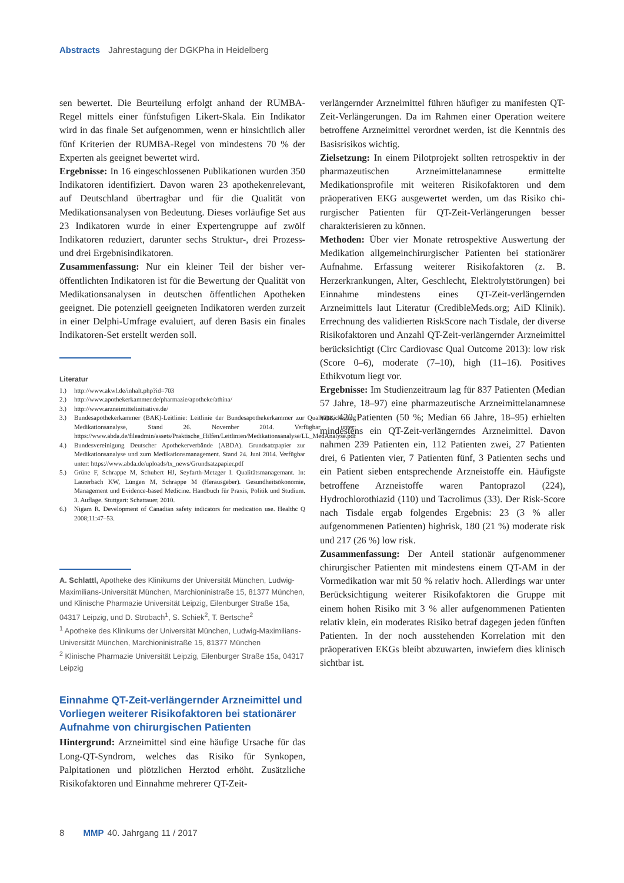Abstracts Jahrestagung der DGKPha in Heidelberg
sen bewertet. Die Beurteilung erfolgt anhand der RUMBA-Regel mittels einer fünfstufigen Likert-Skala. Ein Indikator wird in das finale Set aufgenommen, wenn er hinsichtlich aller fünf Kriterien der RUMBA-Regel von mindestens 70 % der Experten als geeignet bewertet wird.
Ergebnisse: In 16 eingeschlossenen Publikationen wurden 350 Indikatoren identifiziert. Davon waren 23 apotheken­relevant, auf Deutschland übertragbar und für die Qualität von Medikationsanalysen von Bedeutung. Dieses vorläufige Set aus 23 Indikatoren wurde in einer Expertengruppe auf zwölf Indikatoren reduziert, darunter sechs Struktur-, drei Prozess- und drei Ergebnisindikatoren.
Zusammenfassung: Nur ein kleiner Teil der bisher ver­öffentlichten Indikatoren ist für die Bewertung der Qua­lität von Medikationsanalysen in deutschen öffentlichen Apotheken geeignet. Die potenziell geeigneten Indikato­ren werden zurzeit in einer Delphi-Umfrage evaluiert, auf deren Basis ein finales Indikatoren-Set erstellt werden soll.
Literatur
1.) http://www.akwl.de/inhalt.php?id=703
2.) http://www.apothekerkammer.de/pharmazie/apotheke/athina/
3.) http://www.arzneimittelinitiative.de/
3.) Bundesapothekerkammer (BAK)-Leitlinie: Leitlinie der Bundesapothekerkammer zur Qualitätssicherung Medikationsanalyse, Stand 26. November 2014. Verfügbar unter: https://www.abda.de/fileadmin/assets/Praktische_Hilfen/Leitlinien/Medikationsanalyse/LL_MedAnalyse.pdf
4.) Bundesvereinigung Deutscher Apothekerverbände (ABDA). Grundsatzpapier zur Medikationsanalyse und zum Medikationsmanagement. Stand 24. Juni 2014. Verfügbar unter: https://www.abda.de/uploads/tx_news/Grundsatzpapier.pdf
5.) Grüne F, Schrappe M, Schubert HJ, Seyfarth-Metzger I. Qualitätsmanagemant. In: Lauterbach KW, Lüngen M, Schrappe M (Herausgeber). Gesundheitsökonomie, Management und Evidence-based Medicine. Handbuch für Praxis, Politik und Studium. 3. Auflage. Stuttgart: Schattauer, 2010.
6.) Nigam R. Development of Canadian safety indicators for medication use. Healthc Q 2008;11:47–53.
A. Schlattl, Apotheke des Klinikums der Universität München, Ludwig-Maximilians-Universität München, Marchioninistraße 15, 81377 München, und Klinische Pharmazie Universität Leipzig, Eilenburger Straße 15a, 04317 Leipzig, und D. Strobach<sup>1</sup>, S. Schiek<sup>2</sup>, T. Bertsche<sup>2</sup>
<sup>1</sup> Apotheke des Klinikums der Universität München, Ludwig-Maximilians-Universität München, Marchioninistraße 15, 81377 München
<sup>2</sup> Klinische Pharmazie Universität Leipzig, Eilenburger Straße 15a, 04317 Leipzig
Einnahme QT-Zeit-verlängernder Arzneimittel und Vorliegen weiterer Risikofaktoren bei statio­närer Aufnahme von chirurgischen Patienten
Hintergrund: Arzneimittel sind eine häufige Ursache für das Long-QT-Syndrom, welches das Risiko für Synkopen, Palpitationen und plötzlichen Herztod erhöht. Zusätz­liche Risikofaktoren und Einnahme mehrerer QT-Zeit-
verlängernder Arzneimittel führen häufiger zu manifesten QT-Zeit-Verlängerungen. Da im Rahmen einer Operation weitere betroffene Arzneimittel verordnet werden, ist die Kenntnis des Basisrisikos wichtig.
Zielsetzung: In einem Pilotprojekt sollten retrospektiv in der pharmazeutischen Arzneimittelanamnese ermittelte Medikationsprofile mit weiteren Risikofaktoren und dem präoperativen EKG ausgewertet werden, um das Risiko chi­rurgischer Patienten für QT-Zeit-Verlängerungen besser charakterisieren zu können.
Methoden: Über vier Monate retrospektive Auswertung der Medikation allgemeinchirurgischer Patienten bei sta­tionärer Aufnahme. Erfassung weiterer Risikofaktoren (z. B. Herzerkrankungen, Alter, Geschlecht, Elektrolytstö­rungen) bei Einnahme mindestens eines QT-Zeit-verlän­gernden Arzneimittels laut Literatur (CredibleMeds.org; AiD Klinik). Errechnung des validierten RiskScore nach Tisdale, der diverse Risikofaktoren und Anzahl QT-Zeit-verlängernder Arzneimittel berücksichtigt (Circ Cardio­vasc Qual Outcome 2013): low risk (Score 0–6), moderate (7–10), high (11–16). Positives Ethikvotum liegt vor.
Ergebnisse: Im Studienzeitraum lag für 837 Patienten (Median 57 Jahre, 18–97) eine pharmazeutische Arznei­mittelanamnese vor. 420 Patienten (50 %; Median 66 Jahre, 18–95) erhielten mindestens ein QT-Zeit-verlängerndes Arzneimittel. Davon nahmen 239 Patienten ein, 112 Pati­enten zwei, 27 Patienten drei, 6 Patienten vier, 7 Patienten fünf, 3 Patienten sechs und ein Patient sieben entsprechen­de Arzneistoffe ein. Häufigste betroffene Arzneistoffe waren Pantoprazol (224), Hydrochlorothiazid (110) und Tacroli­mus (33). Der Risk-Score nach Tisdale ergab folgendes Er­gebnis: 23 (3 % aller aufgenommenen Patienten) highrisk, 180 (21 %) moderate risk und 217 (26 %) low risk.
Zusammenfassung: Der Anteil stationär aufgenommener chirurgischer Patienten mit mindestens einem QT-AM in der Vormedikation war mit 50 % relativ hoch. Allerdings war unter Berücksichtigung weiterer Risikofaktoren die Gruppe mit einem hohen Risiko mit 3 % aller aufgenom­menen Patienten relativ klein, ein moderates Risiko betraf dagegen jeden fünften Patienten. In der noch ausstehenden Korrelation mit den präoperativen EKGs bleibt abzuwar­ten, inwiefern dies klinisch sichtbar ist.
8 MMP 40. Jahrgang 11 / 2017